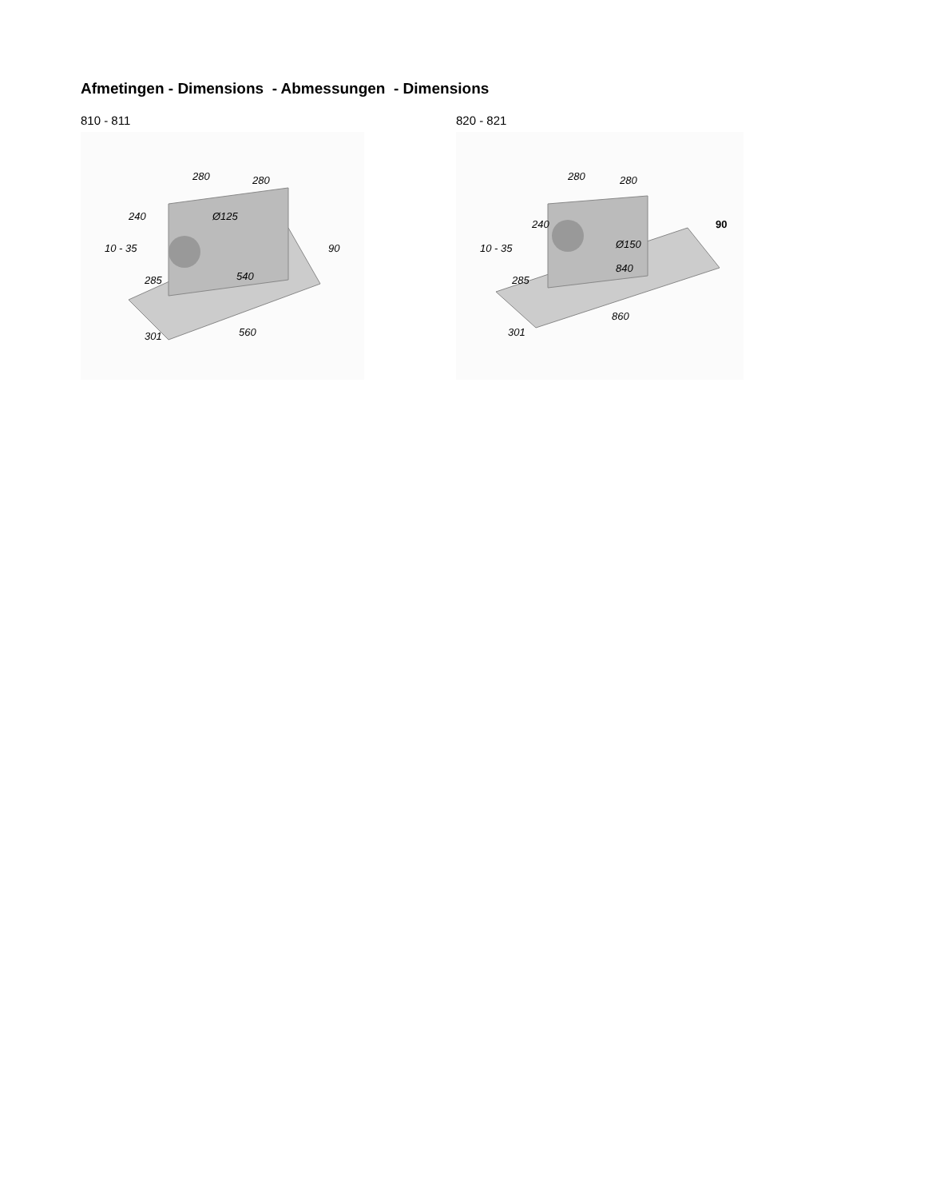Afmetingen - Dimensions - Abmessungen - Dimensions
810 - 811
280
280
Ø125
540
560
301
285
240
10 - 35
90
820 - 821
280
280
Ø150
840
860
301
285
240
10 - 35
90